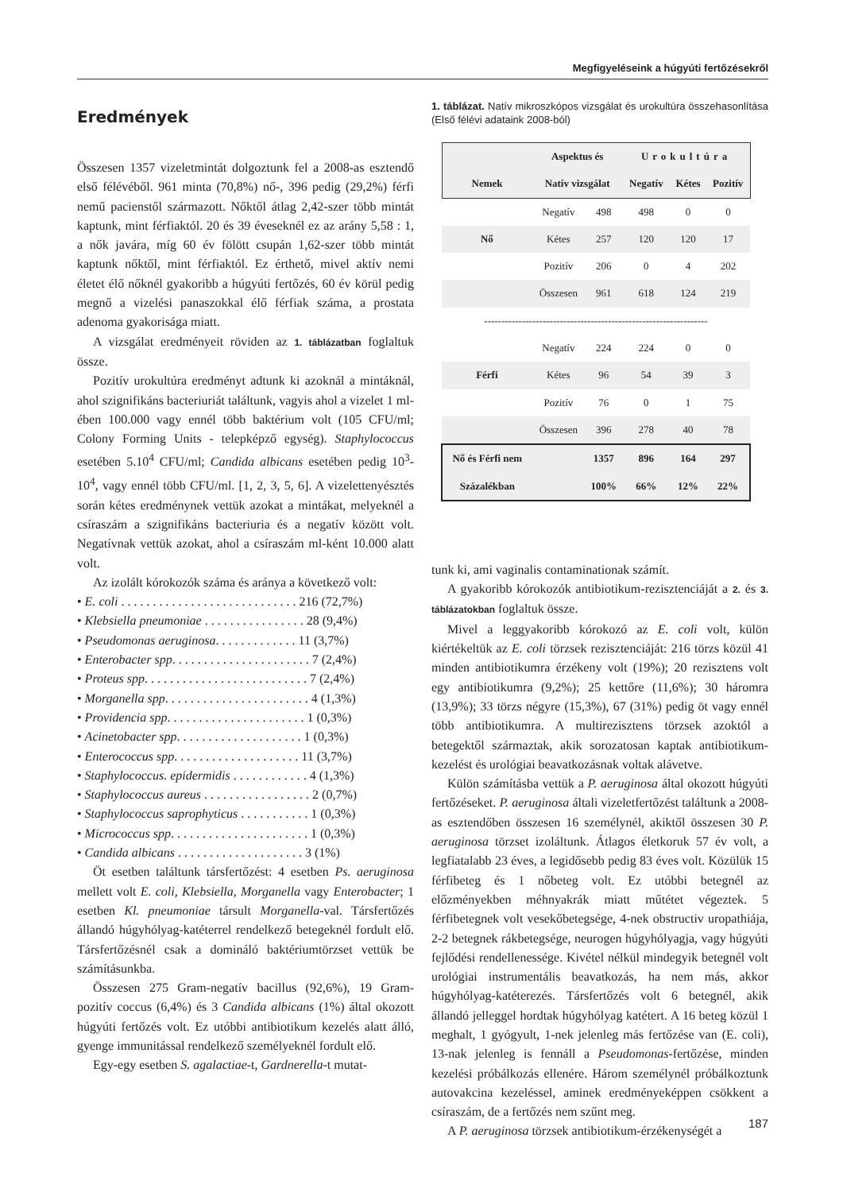Megfigyeléseink a húgyúti fertőzésekről
Eredmények
Összesen 1357 vizeletmintát dolgoztunk fel a 2008-as esztendő első félévéből. 961 minta (70,8%) nő-, 396 pedig (29,2%) férfi nemű pacienstől származott. Nőktől átlag 2,42-szer több mintát kaptunk, mint férfiaktól. 20 és 39 éveseknél ez az arány 5,58 : 1, a nők javára, míg 60 év fölött csupán 1,62-szer több mintát kaptunk nőktől, mint férfiaktól. Ez érthető, mivel aktív nemi életet élő nőknél gyakoribb a húgyúti fertőzés, 60 év körül pedig megnő a vizelési panaszokkal élő férfiak száma, a prostata adenoma gyakorisága miatt.
A vizsgálat eredményeit röviden az 1. táblázatban foglaltuk össze.
Pozitív urokultúra eredményt adtunk ki azoknál a mintáknál, ahol szignifikáns bacteriuriát találtunk, vagyis ahol a vizelet 1 ml-ében 100.000 vagy ennél több baktérium volt (105 CFU/ml; Colony Forming Units - telepképző egység). Staphylococcus esetében 5.10<sup>4</sup> CFU/ml; Candida albicans esetében pedig 10<sup>3</sup>-10<sup>4</sup>, vagy ennél több CFU/ml. [1, 2, 3, 5, 6]. A vizelettenyésztés során kétes eredménynek vettük azokat a mintákat, melyeknél a csíraszám a szignifikáns bacteriuria és a negatív között volt. Negatívnak vettük azokat, ahol a csíraszám ml-ként 10.000 alatt volt.
Az izolált kórokozók száma és aránya a következő volt:
• E. coli . . . . . . . . . . . . . . . . . . . . . . . . . . . . 216 (72,7%)
• Klebsiella pneumoniae . . . . . . . . . . . . . . . . 28 (9,4%)
• Pseudomonas aeruginosa. . . . . . . . . . . . . 11 (3,7%)
• Enterobacter spp. . . . . . . . . . . . . . . . . . . . . . 7 (2,4%)
• Proteus spp. . . . . . . . . . . . . . . . . . . . . . . . . . 7 (2,4%)
• Morganella spp. . . . . . . . . . . . . . . . . . . . . . . 4 (1,3%)
• Providencia spp. . . . . . . . . . . . . . . . . . . . . . 1 (0,3%)
• Acinetobacter spp. . . . . . . . . . . . . . . . . . . . 1 (0,3%)
• Enterococcus spp. . . . . . . . . . . . . . . . . . . . 11 (3,7%)
• Staphylococcus. epidermidis . . . . . . . . . . . . 4 (1,3%)
• Staphylococcus aureus . . . . . . . . . . . . . . . . . 2 (0,7%)
• Staphylococcus saprophyticus . . . . . . . . . . . 1 (0,3%)
• Micrococcus spp. . . . . . . . . . . . . . . . . . . . . . 1 (0,3%)
• Candida albicans . . . . . . . . . . . . . . . . . . . . 3 (1%)
Öt esetben találtunk társfertőzést: 4 esetben Ps. aeruginosa mellett volt E. coli, Klebsiella, Morganella vagy Enterobacter; 1 esetben Kl. pneumoniae társult Morganella-val. Társfertőzés állandó húgyhólyag-katéterrel rendelkező betegeknél fordult elő. Társfertőzésnél csak a domináló baktériumtörzset vettük be számításunkba.
Összesen 275 Gram-negatív bacillus (92,6%), 19 Gram-pozitív coccus (6,4%) és 3 Candida albicans (1%) által okozott húgyúti fertőzés volt. Ez utóbbi antibiotikum kezelés alatt álló, gyenge immunitással rendelkező személyeknél fordult elő.
Egy-egy esetben S. agalactiae-t, Gardnerella-t mutat-
1. táblázat. Natív mikroszkópos vizsgálat és urokultúra összehasonlítása (Első félévi adataink 2008-ból)
| | Aspektus és | | Urokultúra | | |
| --- | --- | --- | --- | --- | --- |
| Nemek | Natív vizsgálat | | Negatív | Kétes | Pozitív |
| | Negatív | 498 | 498 | 0 | 0 |
| Nő | Kétes | 257 | 120 | 120 | 17 |
| | Pozitív | 206 | 0 | 4 | 202 |
| | Összesen | 961 | 618 | 124 | 219 |
| ----------------------------------------------------------------- | | | | | |
| | Negatív | 224 | 224 | 0 | 0 |
| Férfi | Kétes | 96 | 54 | 39 | 3 |
| | Pozitív | 76 | 0 | 1 | 75 |
| | Összesen | 396 | 278 | 40 | 78 |
| Nő és Férfi nem | | 1357 | 896 | 164 | 297 |
| Százalékban | | 100% | 66% | 12% | 22% |
tunk ki, ami vaginalis contaminationak számít.
A gyakoribb kórokozók antibiotikum-rezisztenciáját a 2. és 3. táblázatokban foglaltuk össze.
Mivel a leggyakoribb kórokozó az E. coli volt, külön kiértékeltük az E. coli törzsek rezisztenciáját: 216 törzs közül 41 minden antibiotikumra érzékeny volt (19%); 20 rezisztens volt egy antibiotikumra (9,2%); 25 kettőre (11,6%); 30 háromra (13,9%); 33 törzs négyre (15,3%), 67 (31%) pedig öt vagy ennél több antibiotikumra. A multirezisztens törzsek azoktól a betegektől származtak, akik sorozatosan kaptak antibiotikum-kezelést és urológiai beavatkozásnak voltak alávetve.
Külön számításba vettük a P. aeruginosa által okozott húgyúti fertőzéseket. P. aeruginosa általi vizeletfertőzést találtunk a 2008-as esztendőben összesen 16 személynél, akiktől összesen 30 P. aeruginosa törzset izoláltunk. Átlagos életkoruk 57 év volt, a legfiatalabb 23 éves, a legidősebb pedig 83 éves volt. Közülük 15 férfibeteg és 1 nőbeteg volt. Ez utóbbi betegnél az előzményekben méhnyakrák miatt műtétet végeztek. 5 férfibetegnek volt vesekőbetegsége, 4-nek obstructiv uropathiája, 2-2 betegnek rákbetegsége, neurogen húgyhólyagja, vagy húgyúti fejlődési rendellenessége. Kivétel nélkül mindegyik betegnél volt urológiai instrumentális beavatkozás, ha nem más, akkor húgyhólyag-katéterezés. Társfertőzés volt 6 betegnél, akik állandó jelleggel hordtak húgyhólyag katétert. A 16 beteg közül 1 meghalt, 1 gyógyult, 1-nek jelenleg más fertőzése van (E. coli), 13-nak jelenleg is fennáll a Pseudomonas-fertőzése, minden kezelési próbálkozás ellenére. Három személynél próbálkoztunk autovakcina kezeléssel, aminek eredményeképpen csökkent a csíraszám, de a fertőzés nem szűnt meg.
A P. aeruginosa törzsek antibiotikum-érzékenységét a
187